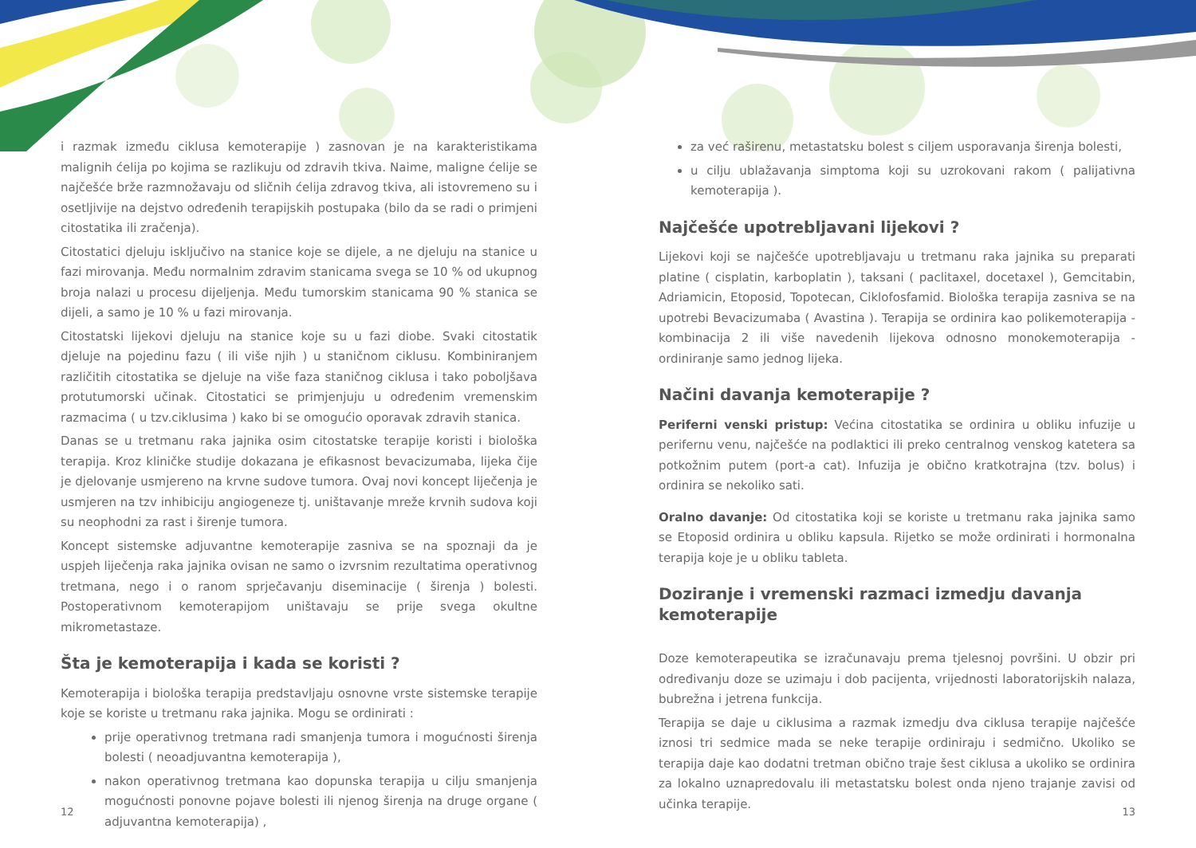i razmak između ciklusa kemoterapije ) zasnovan je na karakteristikama malignih ćelija po kojima se razlikuju od zdravih tkiva. Naime, maligne ćelije se najčešće brže razmnožavaju od sličnih ćelija zdravog tkiva, ali istovremeno su i osetljivije na dejstvo određenih terapijskih postupaka (bilo da se radi o primjeni citostatika ili zračenja).
Citostatici djeluju isključivo na stanice koje se dijele, a ne djeluju na stanice u fazi mirovanja. Među normalnim zdravim stanicama svega se 10 % od ukupnog broja nalazi u procesu dijeljenja. Među tumorskim stanicama 90 % stanica se dijeli, a samo je 10 % u fazi mirovanja.
Citostatski lijekovi djeluju na stanice koje su u fazi diobe. Svaki citostatik djeluje na pojedinu fazu ( ili više njih ) u staničnom ciklusu. Kombiniranjem različitih citostatika se djeluje na više faza staničnog ciklusa i tako poboljšava protutumorski učinak. Citostatici se primjenjuju u određenim vremenskim razmacima ( u tzv.ciklusima ) kako bi se omogućio oporavak zdravih stanica.
Danas se u tretmanu raka jajnika osim citostatske terapije koristi i biološka terapija. Kroz kliničke studije dokazana je efikasnost bevacizumaba, lijeka čije je djelovanje usmjereno na krvne sudove tumora. Ovaj novi koncept liječenja je usmjeren na tzv inhibiciju angiogeneze tj. uništavanje mreže krvnih sudova koji su neophodni za rast i širenje tumora.
Koncept sistemske adjuvantne kemoterapije zasniva se na spoznaji da je uspjeh liječenja raka jajnika ovisan ne samo o izvrsnim rezultatima operativnog tretmana, nego i o ranom sprječavanju diseminacije ( širenja ) bolesti. Postoperativnom kemoterapijom uništavaju se prije svega okultne mikrometastaze.
Šta je kemoterapija i kada se koristi ?
Kemoterapija i biološka terapija predstavljaju osnovne vrste sistemske terapije koje se koriste u tretmanu raka jajnika. Mogu se ordinirati :
prije operativnog tretmana radi smanjenja tumora i mogućnosti širenja bolesti ( neoadjuvantna kemoterapija ),
nakon operativnog tretmana kao dopunska terapija u cilju smanjenja mogućnosti ponovne pojave bolesti ili njenog širenja na druge organe ( adjuvantna kemoterapija) ,
za već raširenu, metastatsku bolest s ciljem usporavanja širenja bolesti,
u cilju ublažavanja simptoma koji su uzrokovani rakom ( palijativna kemoterapija ).
Najčešće upotrebljavani lijekovi ?
Lijekovi koji se najčešće upotrebljavaju u tretmanu raka jajnika su preparati platine ( cisplatin, karboplatin ), taksani ( paclitaxel, docetaxel ), Gemcitabin, Adriamicin, Etoposid, Topotecan, Ciklofosfamid. Biološka terapija zasniva se na upotrebi Bevacizumaba ( Avastina ). Terapija se ordinira kao polikemoterapija - kombinacija 2 ili više navedenih lijekova odnosno monokemoterapija - ordiniranje samo jednog lijeka.
Načini davanja kemoterapije ?
Periferni venski pristup: Većina citostatika se ordinira u obliku infuzije u perifernu venu, najčešće na podlaktici ili preko centralnog venskog katetera sa potkožnim putem (port-a cat). Infuzija je obično kratkotrajna (tzv. bolus) i ordinira se nekoliko sati.
Oralno davanje: Od citostatika koji se koriste u tretmanu raka jajnika samo se Etoposid ordinira u obliku kapsula. Rijetko se može ordinirati i hormonalna terapija koje je u obliku tableta.
Doziranje i vremenski razmaci izmedju davanja kemoterapije
Doze kemoterapeutika se izračunavaju prema tjelesnoj površini. U obzir pri određivanju doze se uzimaju i dob pacijenta, vrijednosti laboratorijskih nalaza, bubrežna i jetrena funkcija.
Terapija se daje u ciklusima a razmak izmedju dva ciklusa terapije najčešće iznosi tri sedmice mada se neke terapije ordiniraju i sedmično. Ukoliko se terapija daje kao dodatni tretman obično traje šest ciklusa a ukoliko se ordinira za lokalno uznapredovalu ili metastatsku bolest onda njeno trajanje zavisi od učinka terapije.
12 13